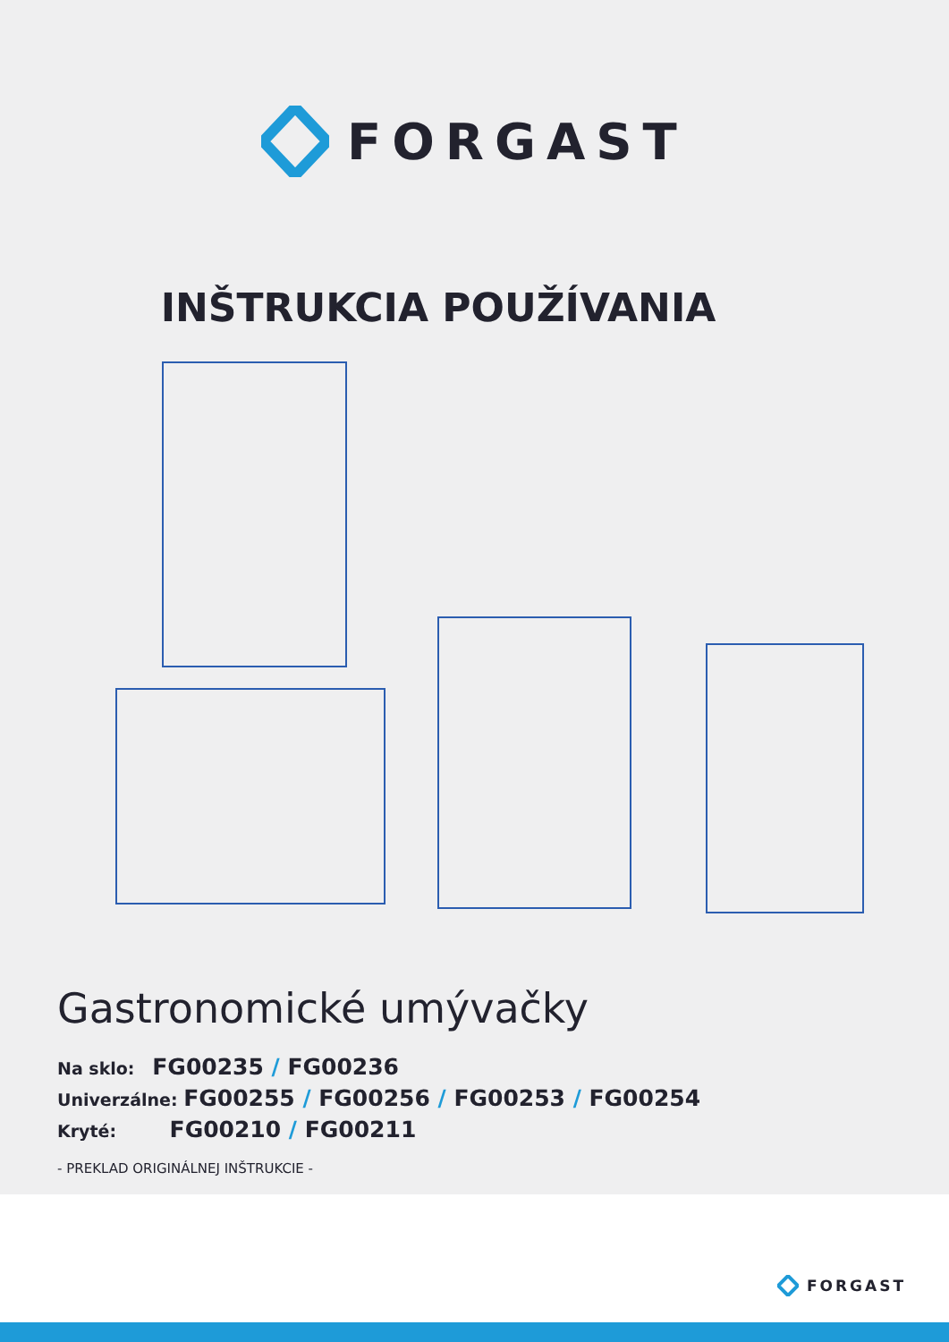FORGAST
INŠTRUKCIA POUŽÍVANIA
Gastronomické umývačky
Na sklo: FG00235 / FG00236
Univerzálne: FG00255 / FG00256 / FG00253 / FG00254
Kryté: FG00210 / FG00211
- PREKLAD ORIGINÁLNEJ INŠTRUKCIE -
FORGAST